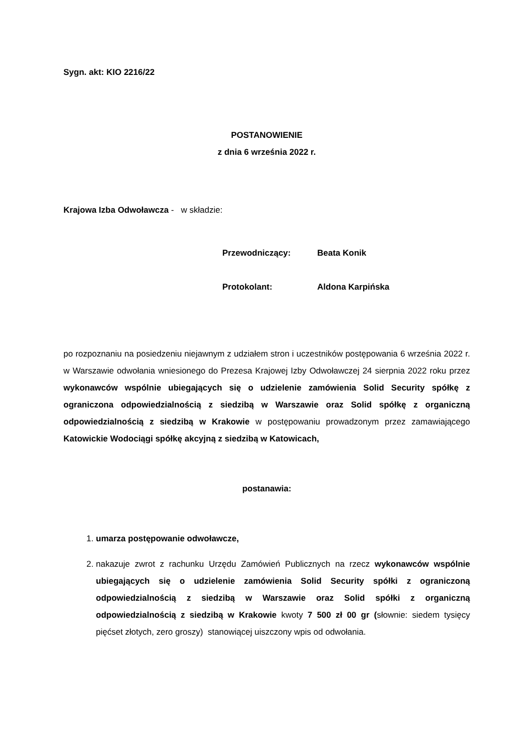Sygn. akt: KIO 2216/22
POSTANOWIENIE
z dnia 6 września 2022 r.
Krajowa Izba Odwoławcza - w składzie:
Przewodniczący: Beata Konik
Protokolant: Aldona Karpińska
po rozpoznaniu na posiedzeniu niejawnym z udziałem stron i uczestników postępowania 6 września 2022 r. w Warszawie odwołania wniesionego do Prezesa Krajowej Izby Odwoławczej 24 sierpnia 2022 roku przez wykonawców wspólnie ubiegających się o udzielenie zamówienia Solid Security spółkę z ograniczona odpowiedzialnością z siedzibą w Warszawie oraz Solid spółkę z organiczną odpowiedzialnością z siedzibą w Krakowie w postępowaniu prowadzonym przez zamawiającego Katowickie Wodociągi spółkę akcyjną z siedzibą w Katowicach,
postanawia:
1. umarza postępowanie odwoławcze,
2. nakazuje zwrot z rachunku Urzędu Zamówień Publicznych na rzecz wykonawców wspólnie ubiegających się o udzielenie zamówienia Solid Security spółki z ograniczoną odpowiedzialnością z siedzibą w Warszawie oraz Solid spółki z organiczną odpowiedzialnością z siedzibą w Krakowie kwoty 7 500 zł 00 gr (słownie: siedem tysięcy pięćset złotych, zero groszy) stanowiącej uiszczony wpis od odwołania.